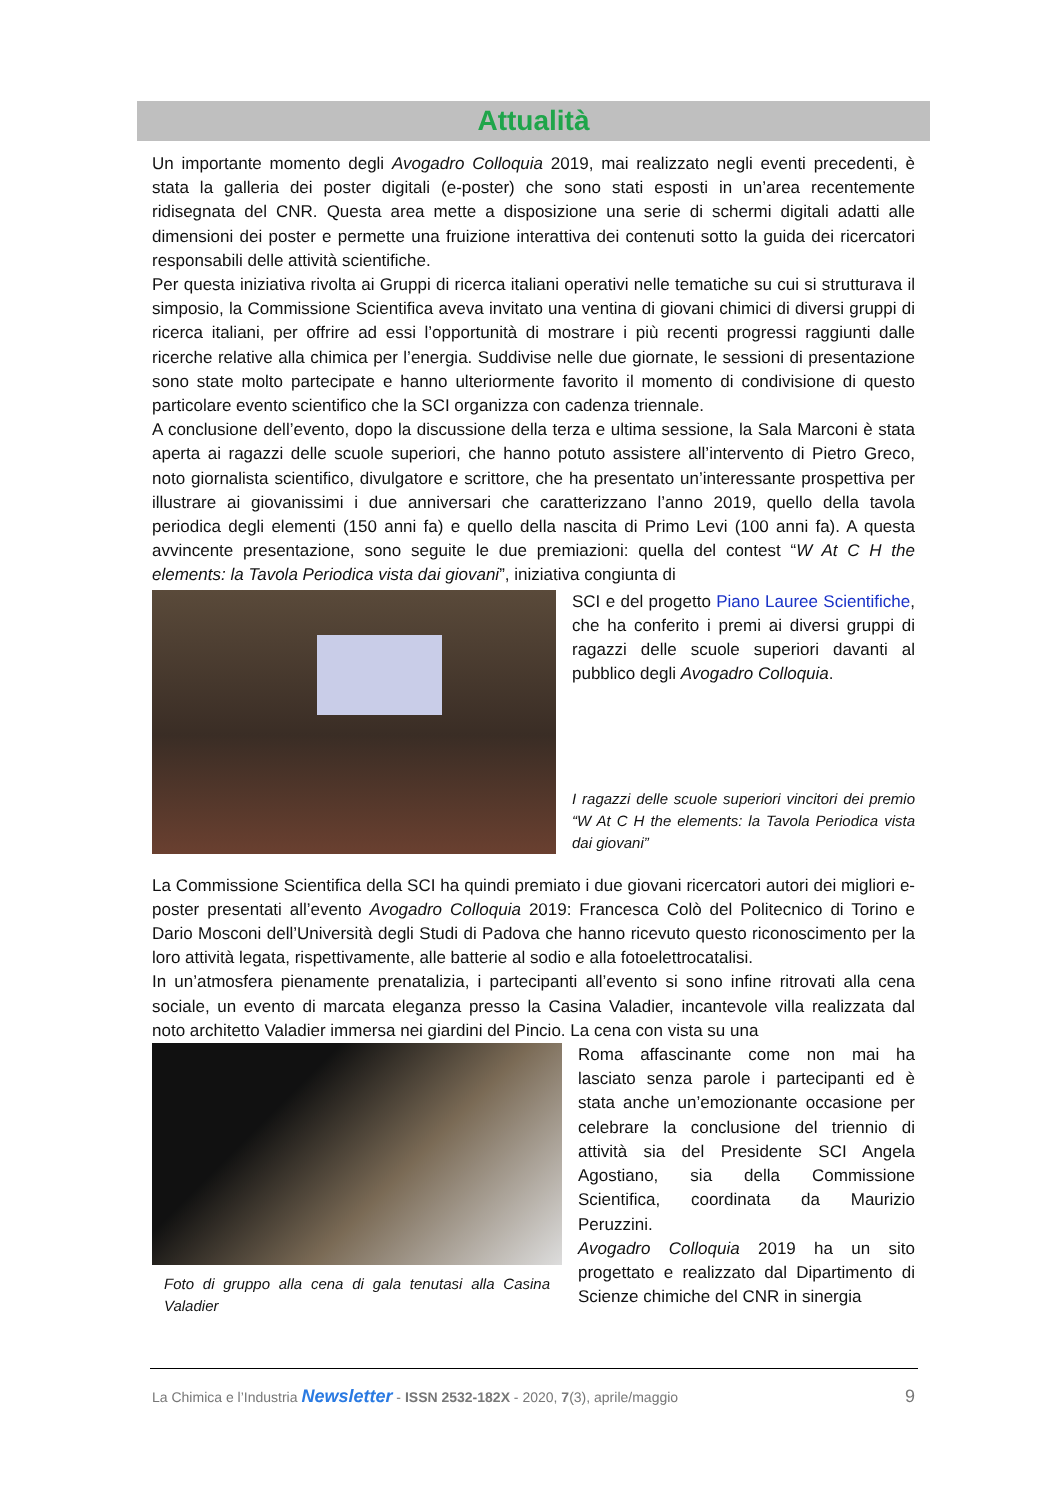Attualità
Un importante momento degli Avogadro Colloquia 2019, mai realizzato negli eventi precedenti, è stata la galleria dei poster digitali (e-poster) che sono stati esposti in un’area recentemente ridisegnata del CNR. Questa area mette a disposizione una serie di schermi digitali adatti alle dimensioni dei poster e permette una fruizione interattiva dei contenuti sotto la guida dei ricercatori responsabili delle attività scientifiche.
Per questa iniziativa rivolta ai Gruppi di ricerca italiani operativi nelle tematiche su cui si strutturava il simposio, la Commissione Scientifica aveva invitato una ventina di giovani chimici di diversi gruppi di ricerca italiani, per offrire ad essi l’opportunità di mostrare i più recenti progressi raggiunti dalle ricerche relative alla chimica per l’energia. Suddivise nelle due giornate, le sessioni di presentazione sono state molto partecipate e hanno ulteriormente favorito il momento di condivisione di questo particolare evento scientifico che la SCI organizza con cadenza triennale.
A conclusione dell’evento, dopo la discussione della terza e ultima sessione, la Sala Marconi è stata aperta ai ragazzi delle scuole superiori, che hanno potuto assistere all’intervento di Pietro Greco, noto giornalista scientifico, divulgatore e scrittore, che ha presentato un’interessante prospettiva per illustrare ai giovanissimi i due anniversari che caratterizzano l’anno 2019, quello della tavola periodica degli elementi (150 anni fa) e quello della nascita di Primo Levi (100 anni fa). A questa avvincente presentazione, sono seguite le due premiazioni: quella del contest “W At C H the elements: la Tavola Periodica vista dai giovani”, iniziativa congiunta di
SCI e del progetto Piano Lauree Scientifiche, che ha conferito i premi ai diversi gruppi di ragazzi delle scuole superiori davanti al pubblico degli Avogadro Colloquia.
I ragazzi delle scuole superiori vincitori dei premio “W At C H the elements: la Tavola Periodica vista dai giovani”
La Commissione Scientifica della SCI ha quindi premiato i due giovani ricercatori autori dei migliori e-poster presentati all’evento Avogadro Colloquia 2019: Francesca Colò del Politecnico di Torino e Dario Mosconi dell’Università degli Studi di Padova che hanno ricevuto questo riconoscimento per la loro attività legata, rispettivamente, alle batterie al sodio e alla fotoelettrocatalisi.
In un’atmosfera pienamente prenatalizia, i partecipanti all’evento si sono infine ritrovati alla cena sociale, un evento di marcata eleganza presso la Casina Valadier, incantevole villa realizzata dal noto architetto Valadier immersa nei giardini del Pincio. La cena con vista su una
Foto di gruppo alla cena di gala tenutasi alla Casina Valadier
Roma affascinante come non mai ha lasciato senza parole i partecipanti ed è stata anche un’emozionante occasione per celebrare la conclusione del triennio di attività sia del Presidente SCI Angela Agostiano, sia della Commissione Scientifica, coordinata da Maurizio Peruzzini.
Avogadro Colloquia 2019 ha un sito progettato e realizzato dal Dipartimento di Scienze chimiche del CNR in sinergia
La Chimica e l’Industria Newsletter - ISSN 2532-182X - 2020, 7(3), aprile/maggio 9